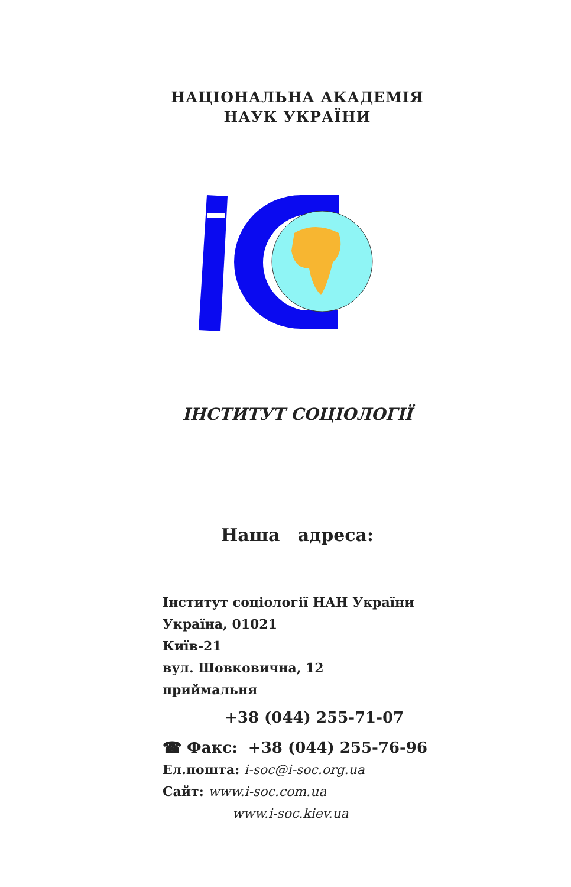НАЦІОНАЛЬНА АКАДЕМІЯ
НАУК УКРАЇНИ
ІНСТИТУТ СОЦІОЛОГІЇ
Наша адреса:
Інститут соціології НАН України
Україна, 01021
Київ-21
вул. Шовковична, 12
приймальня
+38 (044) 255-71-07
☎ Факс: +38 (044) 255-76-96
Ел.пошта: i-soc@i-soc.org.ua
Сайт: www.i-soc.com.ua
www.i-soc.kiev.ua